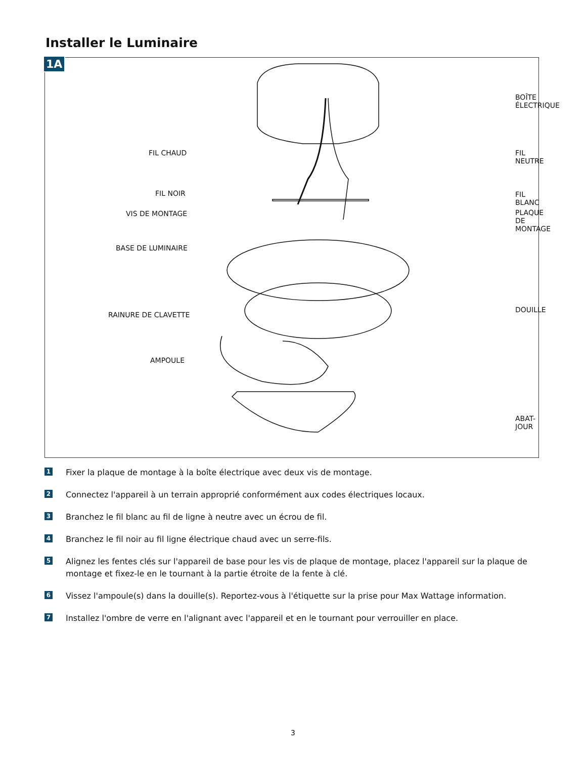Installer le Luminaire
1A
BOÎTE ÉLECTRIQUE
FIL CHAUD FIL NEUTRE
FIL NOIR FIL BLANC
VIS DE MONTAGE PLAQUE DE MONTAGE
BASE DE LUMINAIRE
RAINURE DE CLAVETTE
DOUILLE
AMPOULE
ABAT-JOUR
1
Fixer la plaque de montage à la boîte électrique avec deux vis de montage.
2
Connectez l'appareil à un terrain approprié conformément aux codes électriques locaux.
3
Branchez le fil blanc au fil de ligne à neutre avec un écrou de fil.
4
Branchez le fil noir au fil ligne électrique chaud avec un serre-fils.
5
Alignez les fentes clés sur l'appareil de base pour les vis de plaque de montage, placez l'appareil sur la plaque de montage et fixez-le en le tournant à la partie étroite de la fente à clé.
6
Vissez l'ampoule(s) dans la douille(s). Reportez-vous à l'étiquette sur la prise pour Max Wattage information.
7
Installez l'ombre de verre en l'alignant avec l'appareil et en le tournant pour verrouiller en place.
3